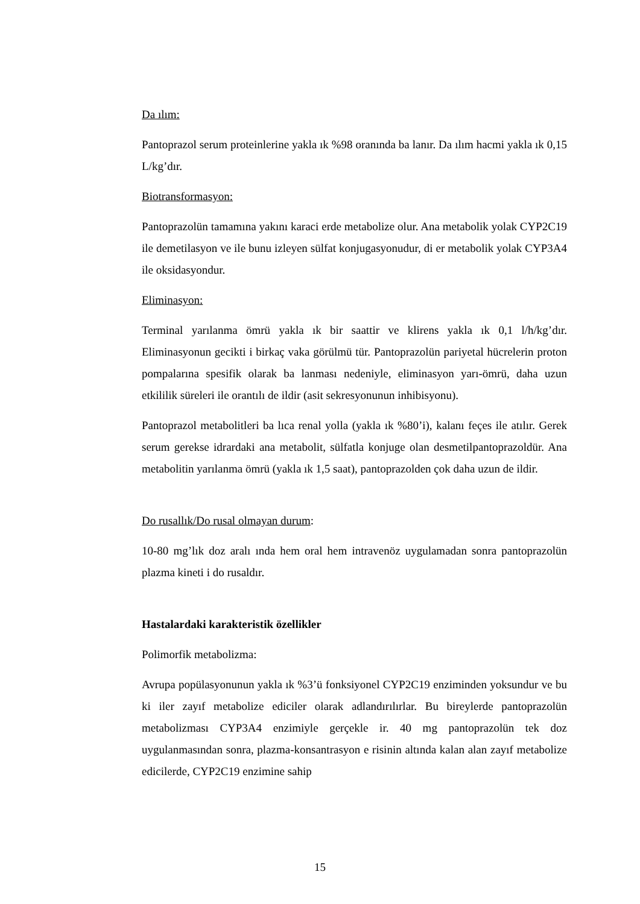Da ılım:
Pantoprazol serum proteinlerine yakla ık %98 oranında ba lanır. Da ılım hacmi yakla ık 0,15 L/kg’dır.
Biotransformasyon:
Pantoprazolün tamamına yakını karaci erde metabolize olur. Ana metabolik yolak CYP2C19 ile demetilasyon ve ile bunu izleyen sülfat konjugasyonudur, di er metabolik yolak CYP3A4 ile oksidasyondur.
Eliminasyon:
Terminal yarılanma ömrü yakla ık bir saattir ve klirens yakla ık 0,1 l/h/kg’dır. Eliminasyonun gecikti i birkaç vaka görülmü tür. Pantoprazolün pariyetal hücrelerin proton pompalarına spesifik olarak ba lanması nedeniyle, eliminasyon yarı-ömrü, daha uzun etkililik süreleri ile orantılı de ildir (asit sekresyonunun inhibisyonu).
Pantoprazol metabolitleri ba lıca renal yolla (yakla ık %80’i), kalanı feçes ile atılır. Gerek serum gerekse idrardaki ana metabolit, sülfatla konjuge olan desmetilpantoprazoldür. Ana metabolitin yarılanma ömrü (yakla ık 1,5 saat), pantoprazolden çok daha uzun de ildir.
Do rusallık/Do rusal olmayan durum:
10-80 mg’lık doz aralı ında hem oral hem intravenöz uygulamadan sonra pantoprazolün plazma kineti i do rusaldır.
Hastalardaki karakteristik özellikler
Polimorfik metabolizma:
Avrupa popülasyonunun yakla ık %3’ü fonksiyonel CYP2C19 enziminden yoksundur ve bu ki iler zayıf metabolize ediciler olarak adlandırılırlar. Bu bireylerde pantoprazolün metabolizması CYP3A4 enzimiyle gerçekle ir. 40 mg pantoprazolün tek doz uygulanmasından sonra, plazma-konsantrasyon e risinin altında kalan alan zayıf metabolize edicilerde, CYP2C19 enzimine sahip
15